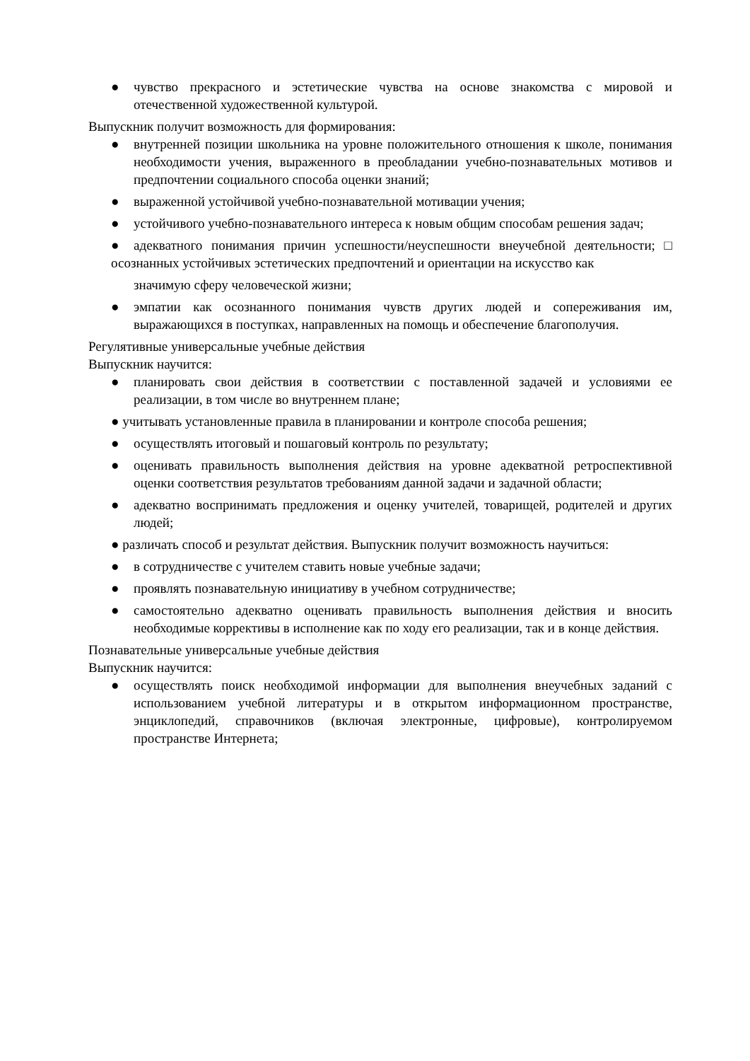● чувство прекрасного и эстетические чувства на основе знакомства с мировой и отечественной художественной культурой.
Выпускник получит возможность для формирования:
● внутренней позиции школьника на уровне положительного отношения к школе, понимания необходимости учения, выраженного в преобладании учебно-познавательных мотивов и предпочтении социального способа оценки знаний;
● выраженной устойчивой учебно-познавательной мотивации учения;
● устойчивого учебно-познавательного интереса к новым общим способам решения задач;
● адекватного понимания причин успешности/неуспешности внеучебной деятельности; □ осознанных устойчивых эстетических предпочтений и ориентации на искусство как
значимую сферу человеческой жизни;
● эмпатии как осознанного понимания чувств других людей и сопереживания им, выражающихся в поступках, направленных на помощь и обеспечение благополучия.
Регулятивные универсальные учебные действия
Выпускник научится:
● планировать свои действия в соответствии с поставленной задачей и условиями ее реализации, в том числе во внутреннем плане;
● учитывать установленные правила в планировании и контроле способа решения;
● осуществлять итоговый и пошаговый контроль по результату;
● оценивать правильность выполнения действия на уровне адекватной ретроспективной оценки соответствия результатов требованиям данной задачи и задачной области;
● адекватно воспринимать предложения и оценку учителей, товарищей, родителей и других людей;
● различать способ и результат действия. Выпускник получит возможность научиться:
● в сотрудничестве с учителем ставить новые учебные задачи;
● проявлять познавательную инициативу в учебном сотрудничестве;
● самостоятельно адекватно оценивать правильность выполнения действия и вносить необходимые коррективы в исполнение как по ходу его реализации, так и в конце действия.
Познавательные универсальные учебные действия
Выпускник научится:
● осуществлять поиск необходимой информации для выполнения внеучебных заданий с использованием учебной литературы и в открытом информационном пространстве, энциклопедий, справочников (включая электронные, цифровые), контролируемом пространстве Интернета;